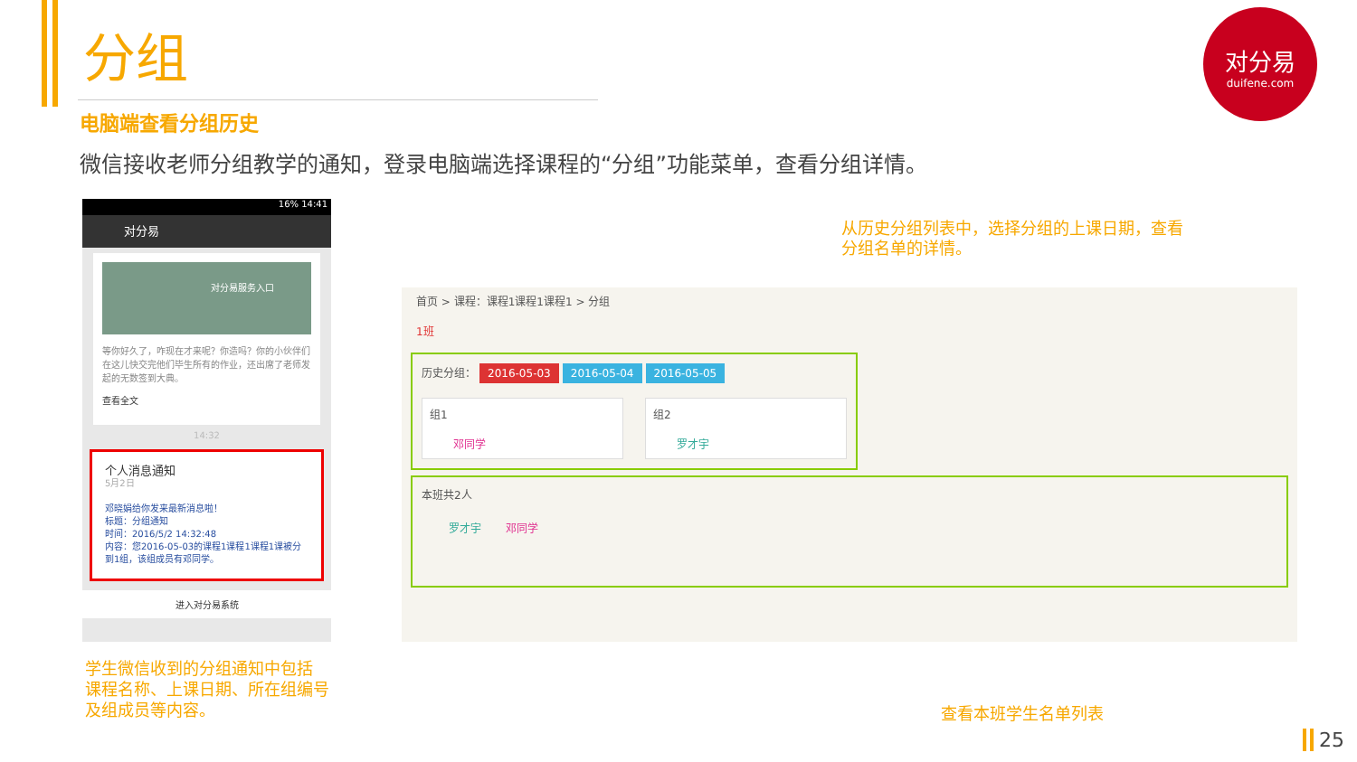分组
电脑端查看分组历史
微信接收老师分组教学的通知，登录电脑端选择课程的“分组”功能菜单，查看分组详情。
对分易
duifene.com
16% 14:41
对分易
对分易服务入口
等你好久了，咋现在才来呢？你造吗？你的小伙伴们在这儿快交完他们毕生所有的作业，还出席了老师发起的无数签到大典。
查看全文
14:32
个人消息通知
5月2日
邓晓娟给你发来最新消息啦！
标题：分组通知
时间：2016/5/2 14:32:48
内容：您2016-05-03的课程1课程1课程1课被分到1组，该组成员有邓同学。
进入对分易系统
学生微信收到的分组通知中包括
课程名称、上课日期、所在组编号
及组成员等内容。
从历史分组列表中，选择分组的上课日期，查看
分组名单的详情。
首页 > 课程：课程1课程1课程1 > 分组
1班
历史分组： 2016-05-03 2016-05-04 2016-05-05
组1
邓同学
组2
罗才宇
本班共2人
罗才宇 邓同学
查看本班学生名单列表
25